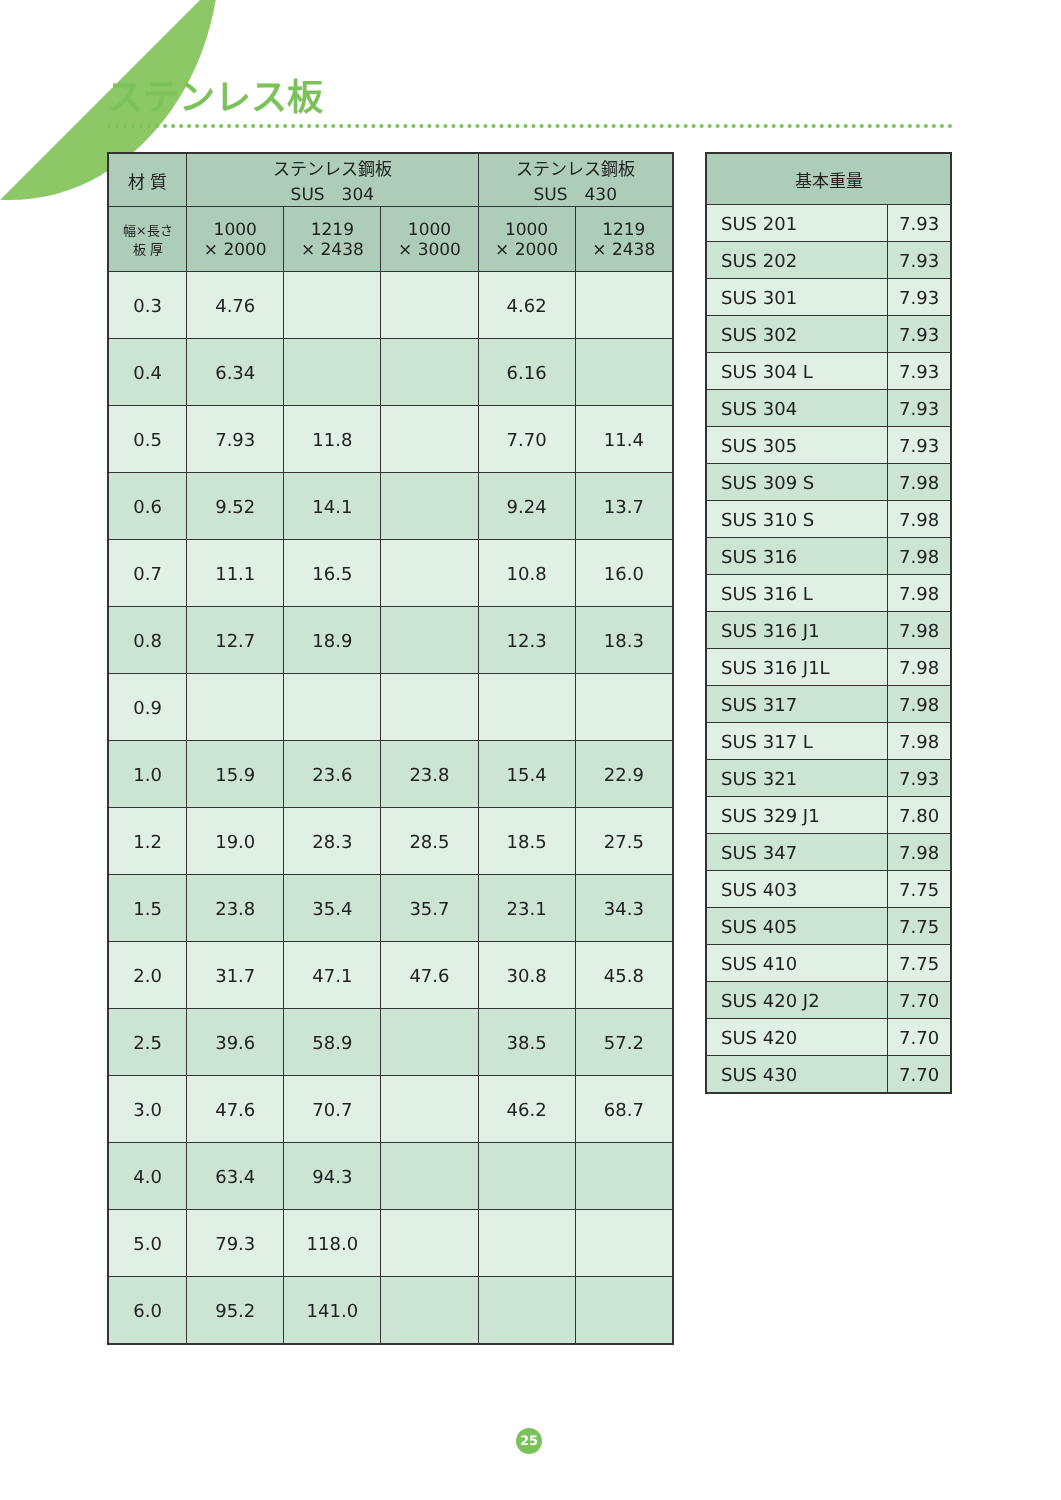ステンレス板
| 材 質 | ステンレス鋼板 SUS 304 | | | ステンレス鋼板 SUS 430 | |
| --- | --- | --- | --- | --- | --- |
| 幅×長さ 板 厚 | 1000 × 2000 | 1219 × 2438 | 1000 × 3000 | 1000 × 2000 | 1219 × 2438 |
| 0.3 | 4.76 | | | 4.62 | |
| 0.4 | 6.34 | | | 6.16 | |
| 0.5 | 7.93 | 11.8 | | 7.70 | 11.4 |
| 0.6 | 9.52 | 14.1 | | 9.24 | 13.7 |
| 0.7 | 11.1 | 16.5 | | 10.8 | 16.0 |
| 0.8 | 12.7 | 18.9 | | 12.3 | 18.3 |
| 0.9 | | | | | |
| 1.0 | 15.9 | 23.6 | 23.8 | 15.4 | 22.9 |
| 1.2 | 19.0 | 28.3 | 28.5 | 18.5 | 27.5 |
| 1.5 | 23.8 | 35.4 | 35.7 | 23.1 | 34.3 |
| 2.0 | 31.7 | 47.1 | 47.6 | 30.8 | 45.8 |
| 2.5 | 39.6 | 58.9 | | 38.5 | 57.2 |
| 3.0 | 47.6 | 70.7 | | 46.2 | 68.7 |
| 4.0 | 63.4 | 94.3 | | | |
| 5.0 | 79.3 | 118.0 | | | |
| 6.0 | 95.2 | 141.0 | | | |
| 基本重量 | |
| --- | --- |
| SUS 201 | 7.93 |
| SUS 202 | 7.93 |
| SUS 301 | 7.93 |
| SUS 302 | 7.93 |
| SUS 304 L | 7.93 |
| SUS 304 | 7.93 |
| SUS 305 | 7.93 |
| SUS 309 S | 7.98 |
| SUS 310 S | 7.98 |
| SUS 316 | 7.98 |
| SUS 316 L | 7.98 |
| SUS 316 J1 | 7.98 |
| SUS 316 J1L | 7.98 |
| SUS 317 | 7.98 |
| SUS 317 L | 7.98 |
| SUS 321 | 7.93 |
| SUS 329 J1 | 7.80 |
| SUS 347 | 7.98 |
| SUS 403 | 7.75 |
| SUS 405 | 7.75 |
| SUS 410 | 7.75 |
| SUS 420 J2 | 7.70 |
| SUS 420 | 7.70 |
| SUS 430 | 7.70 |
25